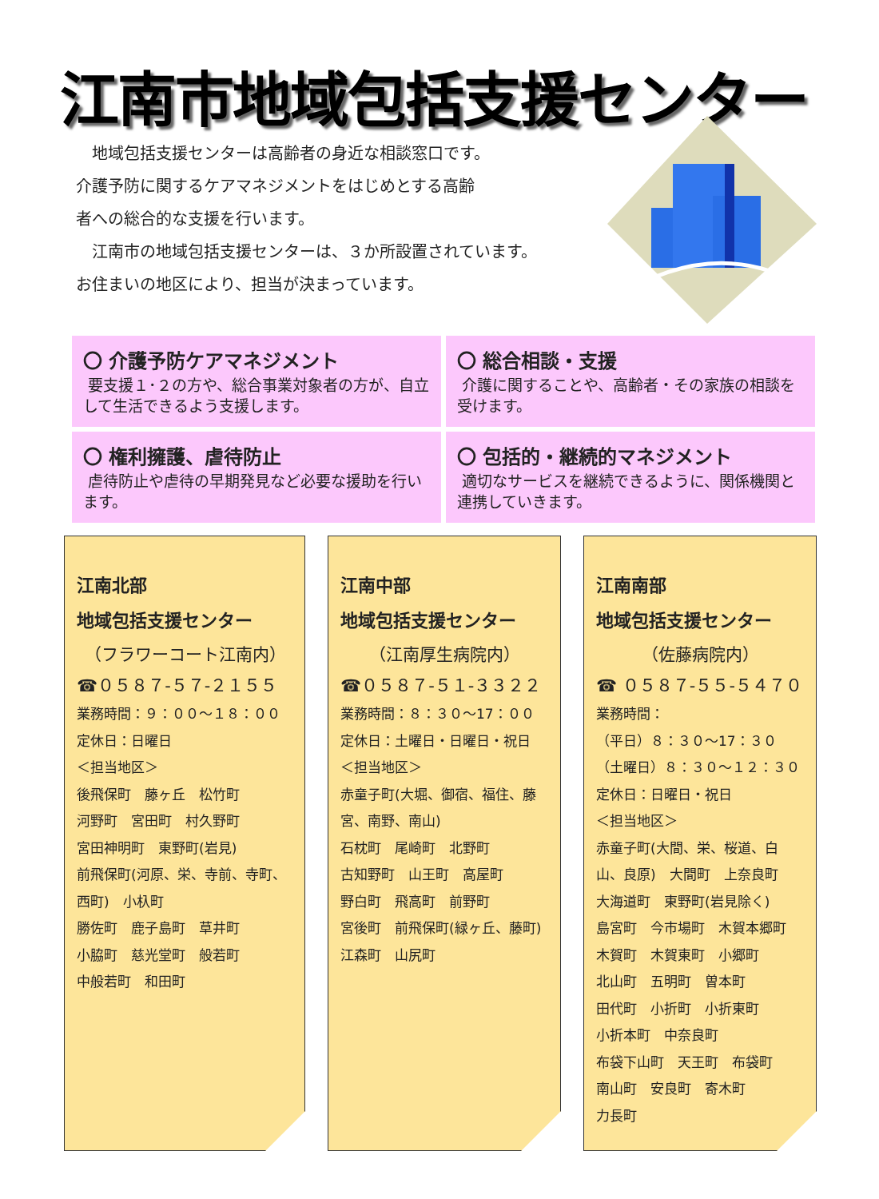江南市地域包括支援センター
　地域包括支援センターは高齢者の身近な相談窓口です。
介護予防に関するケアマネジメントをはじめとする高齢
者への総合的な支援を行います。
　江南市の地域包括支援センターは、３か所設置されています。
お住まいの地区により、担当が決まっています。
〇 介護予防ケアマネジメント
要支援１･２の方や、総合事業対象者の方が、自立して生活できるよう支援します。
〇 総合相談・支援
介護に関することや、高齢者・その家族の相談を受けます。
〇 権利擁護、虐待防止
虐待防止や虐待の早期発見など必要な援助を行います。
〇 包括的・継続的マネジメント
適切なサービスを継続できるように、関係機関と連携していきます。
江南北部
地域包括支援センター
（フラワーコート江南内）
☎０５８７-５７-２１５５
業務時間：９：００～１８：００
定休日：日曜日
＜担当地区＞
後飛保町　藤ヶ丘　松竹町
河野町　宮田町　村久野町
宮田神明町　東野町(岩見)
前飛保町(河原、栄、寺前、寺町、西町)　小杁町
勝佐町　鹿子島町　草井町
小脇町　慈光堂町　般若町
中般若町　和田町
江南中部
地域包括支援センター
（江南厚生病院内）
☎０５８７-５１-３３２２
業務時間：８：３０～17：００
定休日：土曜日・日曜日・祝日
＜担当地区＞
赤童子町(大堀、御宿、福住、藤宮、南野、南山)
石枕町　尾崎町　北野町
古知野町　山王町　高屋町
野白町　飛高町　前野町
宮後町　前飛保町(緑ヶ丘、藤町)
江森町　山尻町
江南南部
地域包括支援センター
（佐藤病院内）
☎ ０５８７-５５-５４７０
業務時間：
（平日）８：３０～17：３０
（土曜日）８：３０～１２：３０
定休日：日曜日・祝日
＜担当地区＞
赤童子町(大間、栄、桜道、白山、良原)　大間町　上奈良町
大海道町　東野町(岩見除く)
島宮町　今市場町　木賀本郷町
木賀町　木賀東町　小郷町
北山町　五明町　曽本町
田代町　小折町　小折東町
小折本町　中奈良町
布袋下山町　天王町　布袋町
南山町　安良町　寄木町
力長町